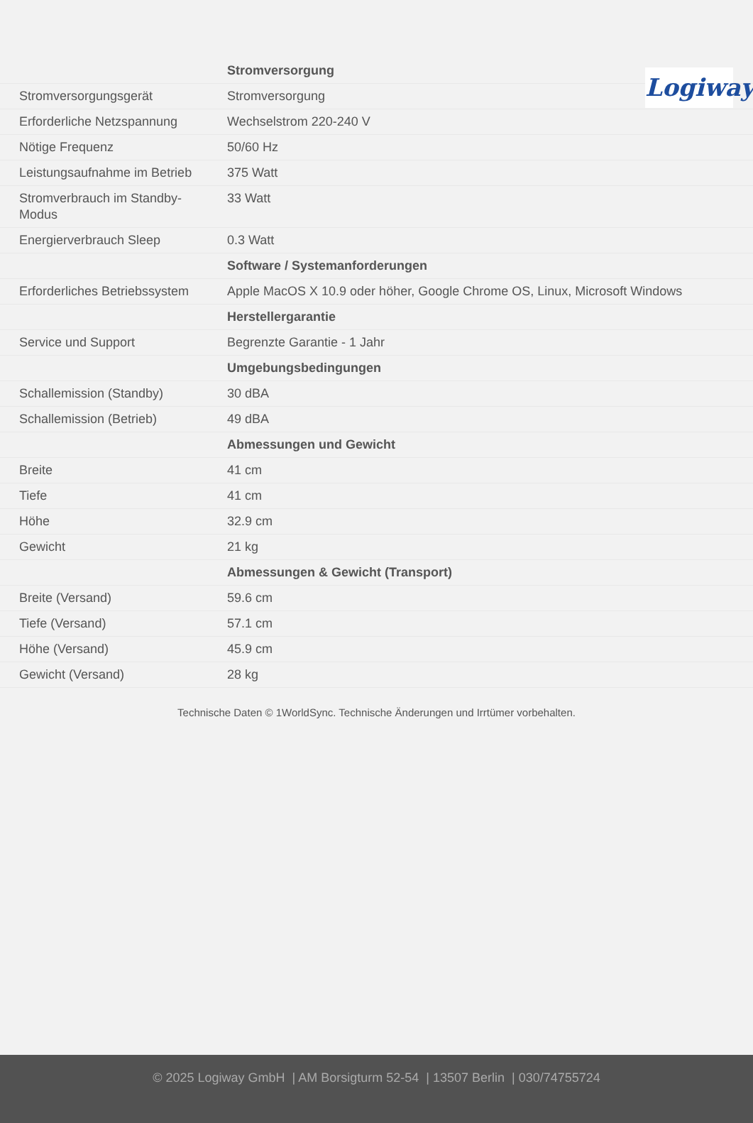Logiway
| | Stromversorgung |
| Stromversorgungsgerät | Stromversorgung |
| Erforderliche Netzspannung | Wechselstrom 220-240 V |
| Nötige Frequenz | 50/60 Hz |
| Leistungsaufnahme im Betrieb | 375 Watt |
| Stromverbrauch im Standby- Modus | 33 Watt |
| Energierverbrauch Sleep | 0.3 Watt |
| | Software / Systemanforderungen |
| Erforderliches Betriebssystem | Apple MacOS X 10.9 oder höher, Google Chrome OS, Linux, Microsoft Windows |
| | Herstellergarantie |
| Service und Support | Begrenzte Garantie - 1 Jahr |
| | Umgebungsbedingungen |
| Schallemission (Standby) | 30 dBA |
| Schallemission (Betrieb) | 49 dBA |
| | Abmessungen und Gewicht |
| Breite | 41 cm |
| Tiefe | 41 cm |
| Höhe | 32.9 cm |
| Gewicht | 21 kg |
| | Abmessungen & Gewicht (Transport) |
| Breite (Versand) | 59.6 cm |
| Tiefe (Versand) | 57.1 cm |
| Höhe (Versand) | 45.9 cm |
| Gewicht (Versand) | 28 kg |
Technische Daten © 1WorldSync. Technische Änderungen und Irrtümer vorbehalten.
© 2025 Logiway GmbH | AM Borsigturm 52-54 | 13507 Berlin | 030/74755724